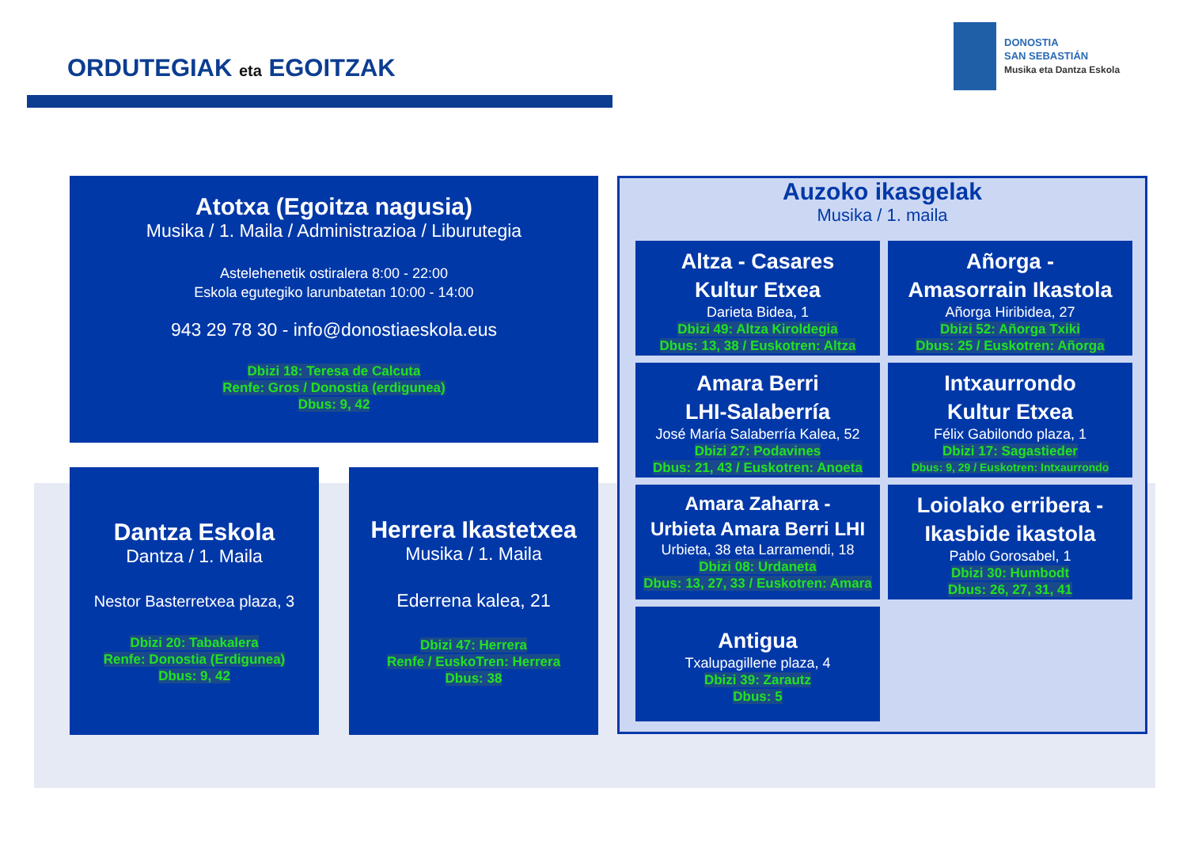ORDUTEGIAK eta EGOITZAK
DONOSTIA
SAN SEBASTIÁN
Musika eta Dantza Eskola
Atotxa (Egoitza nagusia)
Musika / 1. Maila / Administrazioa / Liburutegia
Astelehenetik ostiralera 8:00 - 22:00
Eskola egutegiko larunbatetan 10:00 - 14:00
943 29 78 30 - info@donostiaeskola.eus
Dbizi 18: Teresa de Calcuta
Renfe: Gros / Donostia (erdigunea)
Dbus: 9, 42
Dantza Eskola
Dantza / 1. Maila
Nestor Basterretxea plaza, 3
Dbizi 20: Tabakalera
Renfe: Donostia (Erdigunea)
Dbus: 9, 42
Herrera Ikastetxea
Musika / 1. Maila
Ederrena kalea, 21
Dbizi 47: Herrera
Renfe / EuskoTren: Herrera
Dbus: 38
Auzoko ikasgelak
Musika / 1. maila
Altza - Casares
Kultur Etxea
Darieta Bidea, 1
Dbizi 49: Altza Kiroldegia
Dbus: 13, 38 / Euskotren: Altza
Añorga -
Amasorrain Ikastola
Añorga Hiribidea, 27
Dbizi 52: Añorga Txiki
Dbus: 25 / Euskotren: Añorga
Amara Berri
LHI-Salaberría
José María Salaberría Kalea, 52
Dbizi 27: Podavines
Dbus: 21, 43 / Euskotren: Anoeta
Intxaurrondo
Kultur Etxea
Félix Gabilondo plaza, 1
Dbizi 17: Sagastieder
Dbus: 9, 29 / Euskotren: Intxaurrondo
Amara Zaharra -
Urbieta Amara Berri LHI
Urbieta, 38 eta Larramendi, 18
Dbizi 08: Urdaneta
Dbus: 13, 27, 33 / Euskotren: Amara
Loiolako erribera -
Ikasbide ikastola
Pablo Gorosabel, 1
Dbizi 30: Humbodt
Dbus: 26, 27, 31, 41
Antigua
Txalupagillene plaza, 4
Dbizi 39: Zarautz
Dbus: 5